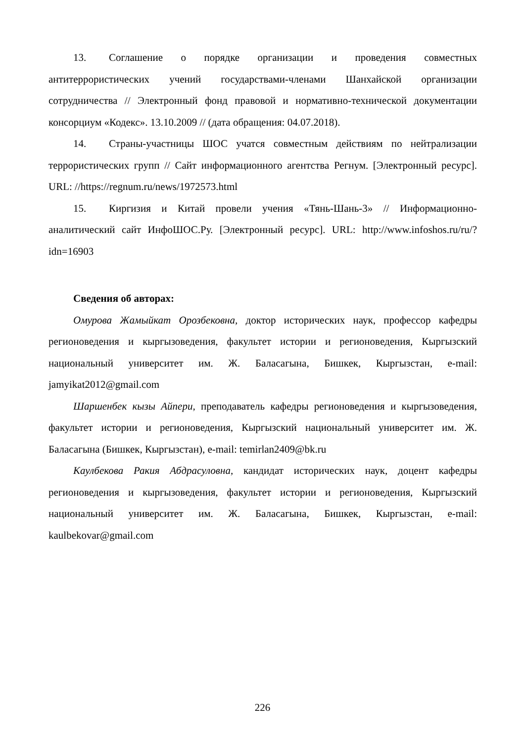13. Соглашение о порядке организации и проведения совместных антитеррористических учений государствами-членами Шанхайской организации сотрудничества // Электронный фонд правовой и нормативно-технической документации консорциум «Кодекс». 13.10.2009 // (дата обращения: 04.07.2018).
14. Страны-участницы ШОС учатся совместным действиям по нейтрализации террористических групп // Сайт информационного агентства Регнум. [Электронный ресурс]. URL: //https://regnum.ru/news/1972573.html
15. Киргизия и Китай провели учения «Тянь-Шань-3» // Информационно-аналитический сайт ИнфоШОС.Ру. [Электронный ресурс]. URL: http://www.infoshos.ru/ru/?idn=16903
Сведения об авторах:
Омурова Жамыйкат Орозбековна, доктор исторических наук, профессор кафедры регионоведения и кыргызоведения, факультет истории и регионоведения, Кыргызский национальный университет им. Ж. Баласагына, Бишкек, Кыргызстан, e-mail: jamyikat2012@gmail.com
Шаршенбек кызы Айпери, преподаватель кафедры регионоведения и кыргызоведения, факультет истории и регионоведения, Кыргызский национальный университет им. Ж. Баласагына (Бишкек, Кыргызстан), e-mail: temirlan2409@bk.ru
Каулбекова Ракия Абдрасуловна, кандидат исторических наук, доцент кафедры регионоведения и кыргызоведения, факультет истории и регионоведения, Кыргызский национальный университет им. Ж. Баласагына, Бишкек, Кыргызстан, e-mail: kaulbekovar@gmail.com
226